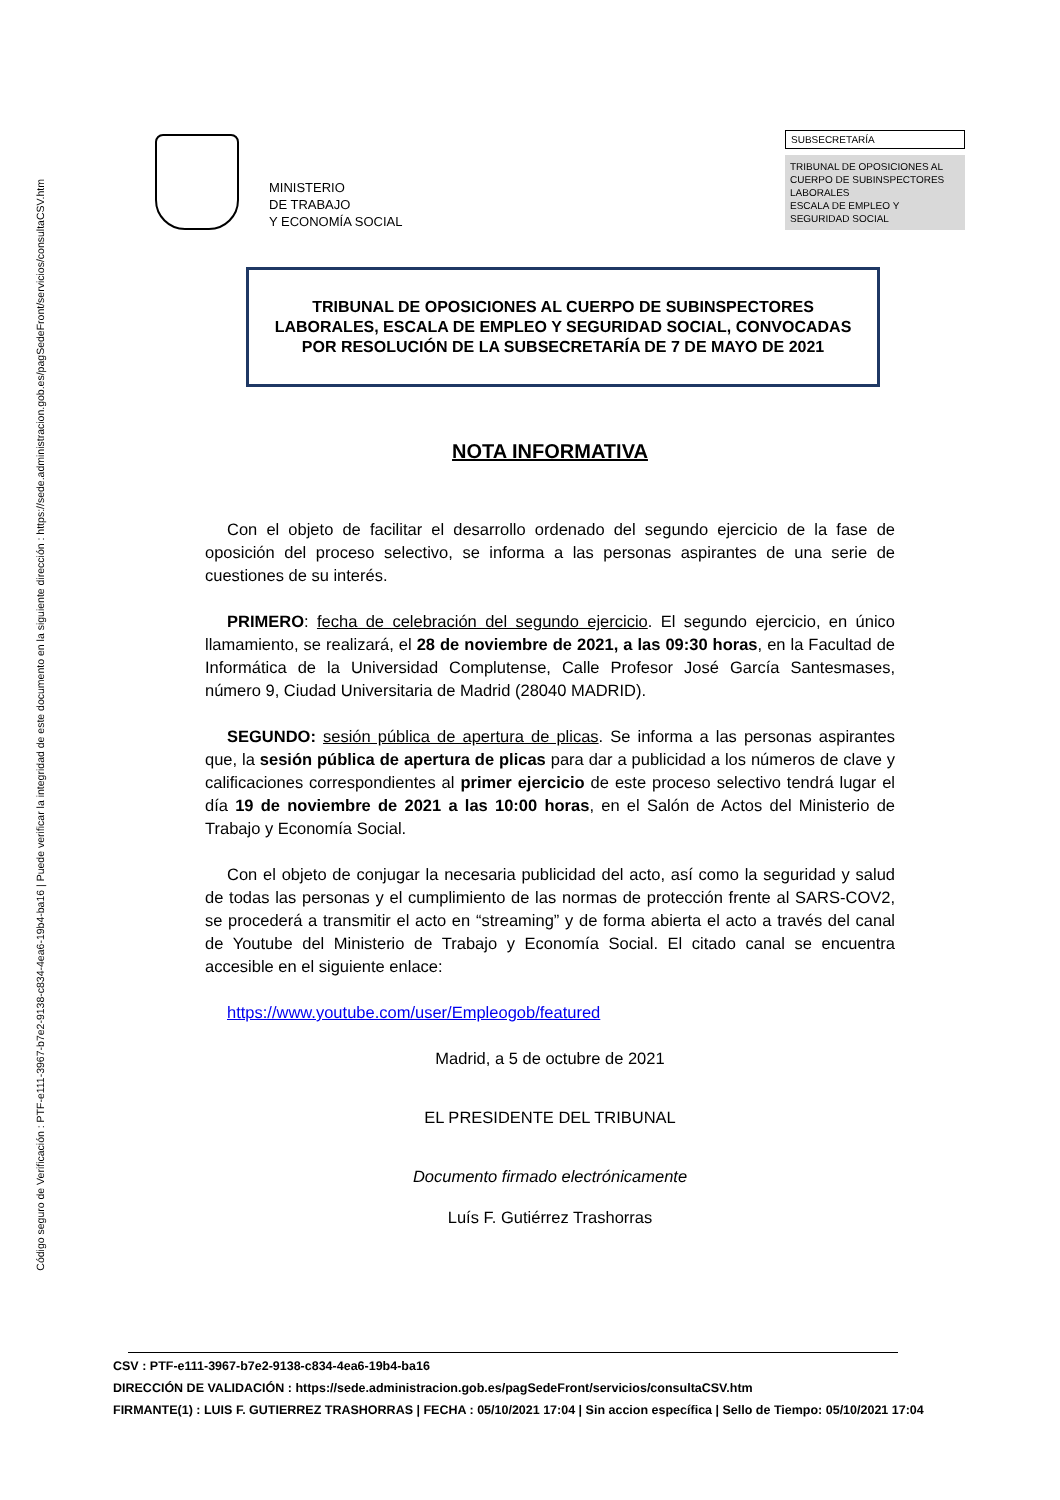Código seguro de Verificación : PTF-e111-3967-b7e2-9138-c834-4ea6-19b4-ba16 | Puede verificar la integridad de este documento en la siguiente dirección : https://sede.administracion.gob.es/pagSedeFront/servicios/consultaCSV.htm
MINISTERIO
DE TRABAJO
Y ECONOMÍA SOCIAL
SUBSECRETARÍA
TRIBUNAL DE OPOSICIONES AL CUERPO DE SUBINSPECTORES LABORALES
ESCALA DE EMPLEO Y SEGURIDAD SOCIAL
TRIBUNAL DE OPOSICIONES AL CUERPO DE SUBINSPECTORES LABORALES, ESCALA DE EMPLEO Y SEGURIDAD SOCIAL, CONVOCADAS POR RESOLUCIÓN DE LA SUBSECRETARÍA DE 7 DE MAYO DE 2021
NOTA INFORMATIVA
Con el objeto de facilitar el desarrollo ordenado del segundo ejercicio de la fase de oposición del proceso selectivo, se informa a las personas aspirantes de una serie de cuestiones de su interés.
PRIMERO: fecha de celebración del segundo ejercicio. El segundo ejercicio, en único llamamiento, se realizará, el 28 de noviembre de 2021, a las 09:30 horas, en la Facultad de Informática de la Universidad Complutense, Calle Profesor José García Santesmases, número 9, Ciudad Universitaria de Madrid (28040 MADRID).
SEGUNDO: sesión pública de apertura de plicas. Se informa a las personas aspirantes que, la sesión pública de apertura de plicas para dar a publicidad a los números de clave y calificaciones correspondientes al primer ejercicio de este proceso selectivo tendrá lugar el día 19 de noviembre de 2021 a las 10:00 horas, en el Salón de Actos del Ministerio de Trabajo y Economía Social.
Con el objeto de conjugar la necesaria publicidad del acto, así como la seguridad y salud de todas las personas y el cumplimiento de las normas de protección frente al SARS-COV2, se procederá a transmitir el acto en “streaming” y de forma abierta el acto a través del canal de Youtube del Ministerio de Trabajo y Economía Social. El citado canal se encuentra accesible en el siguiente enlace:
https://www.youtube.com/user/Empleogob/featured
Madrid, a 5 de octubre de 2021
EL PRESIDENTE DEL TRIBUNAL
Documento firmado electrónicamente
Luís F. Gutiérrez Trashorras
CSV : PTF-e111-3967-b7e2-9138-c834-4ea6-19b4-ba16
DIRECCIÓN DE VALIDACIÓN : https://sede.administracion.gob.es/pagSedeFront/servicios/consultaCSV.htm
FIRMANTE(1) : LUIS F. GUTIERREZ TRASHORRAS | FECHA : 05/10/2021 17:04 | Sin accion específica | Sello de Tiempo: 05/10/2021 17:04